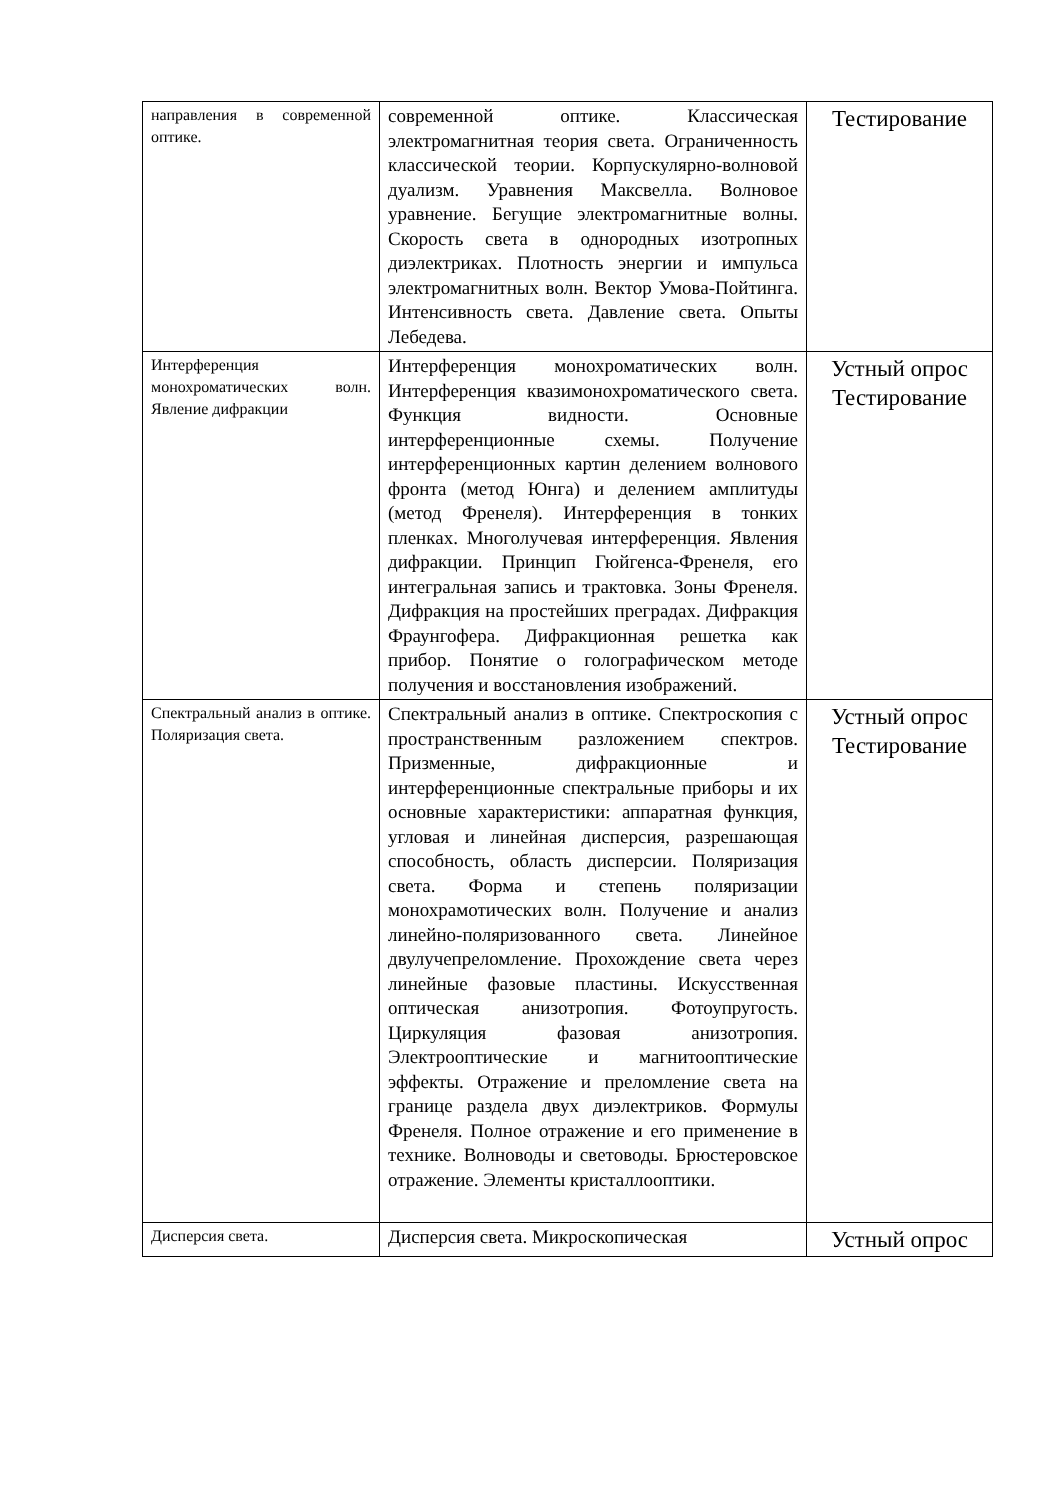| направления в современной оптике. | современной оптике. Классическая электромагнитная теория света. Ограниченность классической теории. Корпускулярно-волновой дуализм. Уравнения Максвелла. Волновое уравнение. Бегущие электромагнитные волны. Скорость света в однородных изотропных диэлектриках. Плотность энергии и импульса электромагнитных волн. Вектор Умова-Пойтинга. Интенсивность света. Давление света. Опыты Лебедева. | Тестирование |
| Интерференция монохроматических волн. Явление дифракции | Интерференция монохроматических волн. Интерференция квазимонохроматического света. Функция видности. Основные интерференционные схемы. Получение интерференционных картин делением волнового фронта (метод Юнга) и делением амплитуды (метод Френеля). Интерференция в тонких пленках. Многолучевая интерференция. Явления дифракции. Принцип Гюйгенса-Френеля, его интегральная запись и трактовка. Зоны Френеля. Дифракция на простейших преградах. Дифракция Фраунгофера. Дифракционная решетка как прибор. Понятие о голографическом методе получения и восстановления изображений. | Устный опрос Тестирование |
| Спектральный анализ в оптике. Поляризация света. | Спектральный анализ в оптике. Спектроскопия с пространственным разложением спектров. Призменные, дифракционные и интерференционные спектральные приборы и их основные характеристики: аппаратная функция, угловая и линейная дисперсия, разрешающая способность, область дисперсии. Поляризация света. Форма и степень поляризации монохрамотических волн. Получение и анализ линейно-поляризованного света. Линейное двулучепреломление. Прохождение света через линейные фазовые пластины. Искусственная оптическая анизотропия. Фотоупругость. Циркуляция фазовая анизотропия. Электрооптические и магнитооптические эффекты. Отражение и преломление света на границе раздела двух диэлектриков. Формулы Френеля. Полное отражение и его применение в технике. Волноводы и световоды. Брюстеровское отражение. Элементы кристаллооптики. | Устный опрос Тестирование |
| Дисперсия света. | Дисперсия света. Микроскопическая | Устный опрос |